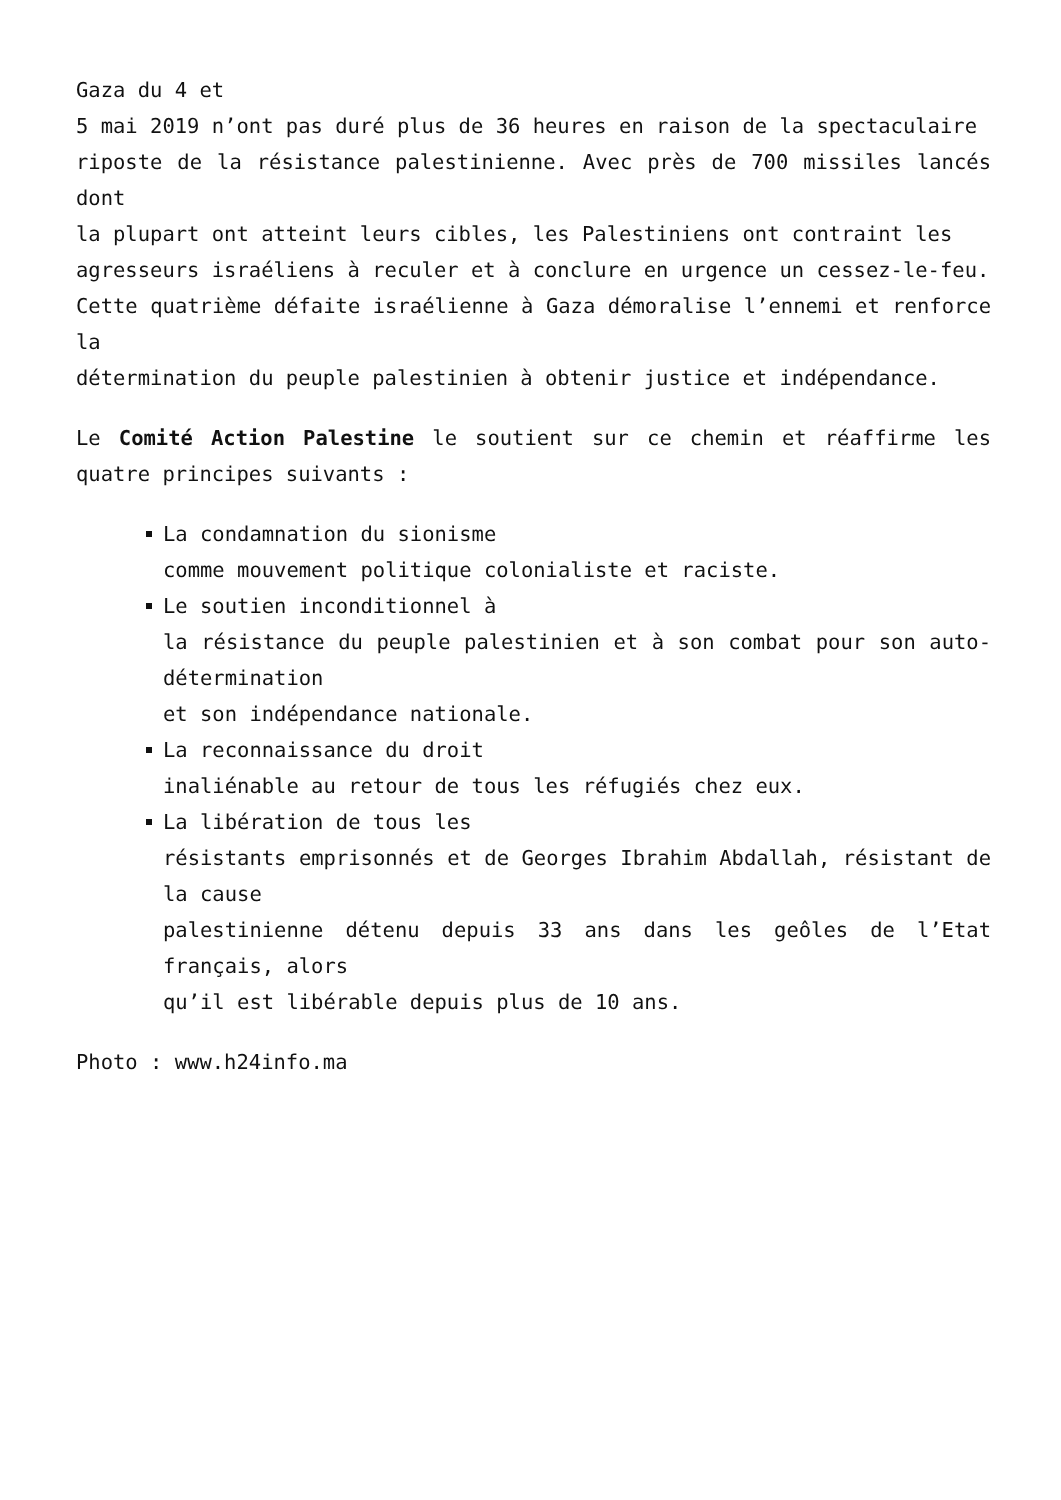Gaza du 4 et
5 mai 2019 n’ont pas duré plus de 36 heures en raison de la spectaculaire
riposte de la résistance palestinienne. Avec près de 700 missiles lancés dont
la plupart ont atteint leurs cibles, les Palestiniens ont contraint les
agresseurs israéliens à reculer et à conclure en urgence un cessez-le-feu.
Cette quatrième défaite israélienne à Gaza démoralise l’ennemi et renforce la
détermination du peuple palestinien à obtenir justice et indépendance.
Le Comité Action Palestine le soutient sur ce chemin et réaffirme les quatre principes suivants :
La condamnation du sionisme
comme mouvement politique colonialiste et raciste.
Le soutien inconditionnel à
la résistance du peuple palestinien et à son combat pour son auto-détermination
et son indépendance nationale.
La reconnaissance du droit
inaliénable au retour de tous les réfugiés chez eux.
La libération de tous les
résistants emprisonnés et de Georges Ibrahim Abdallah, résistant de la cause
palestinienne détenu depuis 33 ans dans les geôles de l’Etat français, alors
qu’il est libérable depuis plus de 10 ans.
Photo : www.h24info.ma